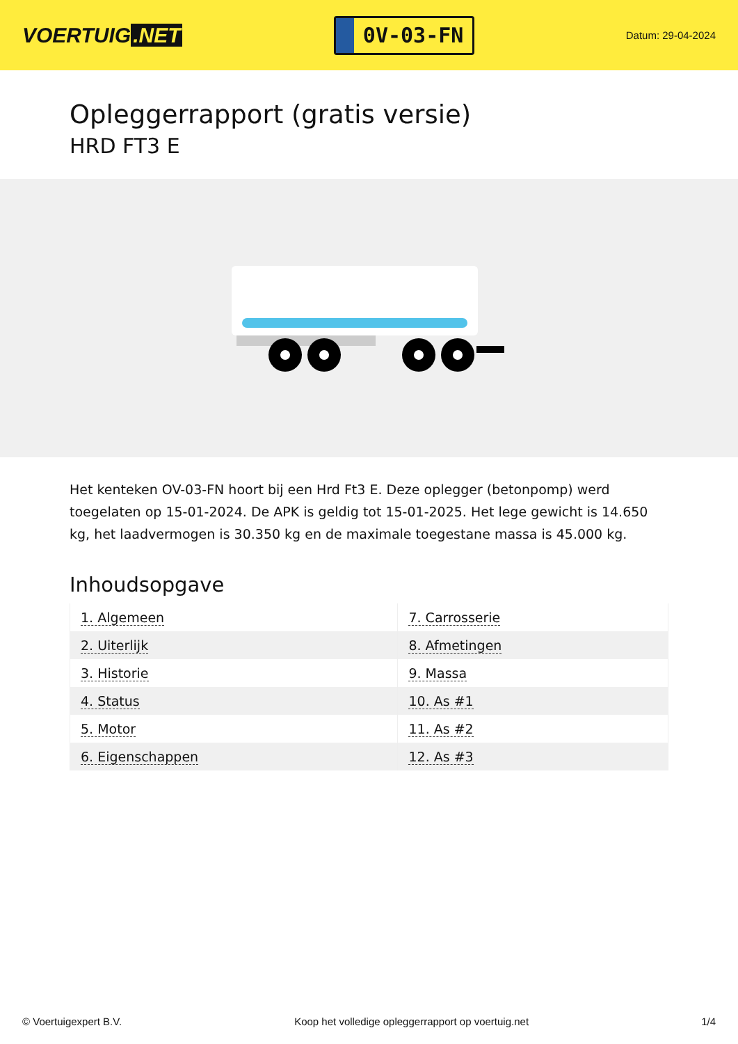VOERTUIG.NET
0V-03-FN
Datum: 29-04-2024
Opleggerrapport (gratis versie)
HRD FT3 E
Het kenteken OV-03-FN hoort bij een Hrd Ft3 E. Deze oplegger (betonpomp) werd toegelaten op 15-01-2024. De APK is geldig tot 15-01-2025. Het lege gewicht is 14.650 kg, het laadvermogen is 30.350 kg en de maximale toegestane massa is 45.000 kg.
Inhoudsopgave
| 1. Algemeen | 7. Carrosserie |
| 2. Uiterlijk | 8. Afmetingen |
| 3. Historie | 9. Massa |
| 4. Status | 10. As #1 |
| 5. Motor | 11. As #2 |
| 6. Eigenschappen | 12. As #3 |
© Voertuigexpert B.V. Koop het volledige opleggerrapport op voertuig.net 1/4